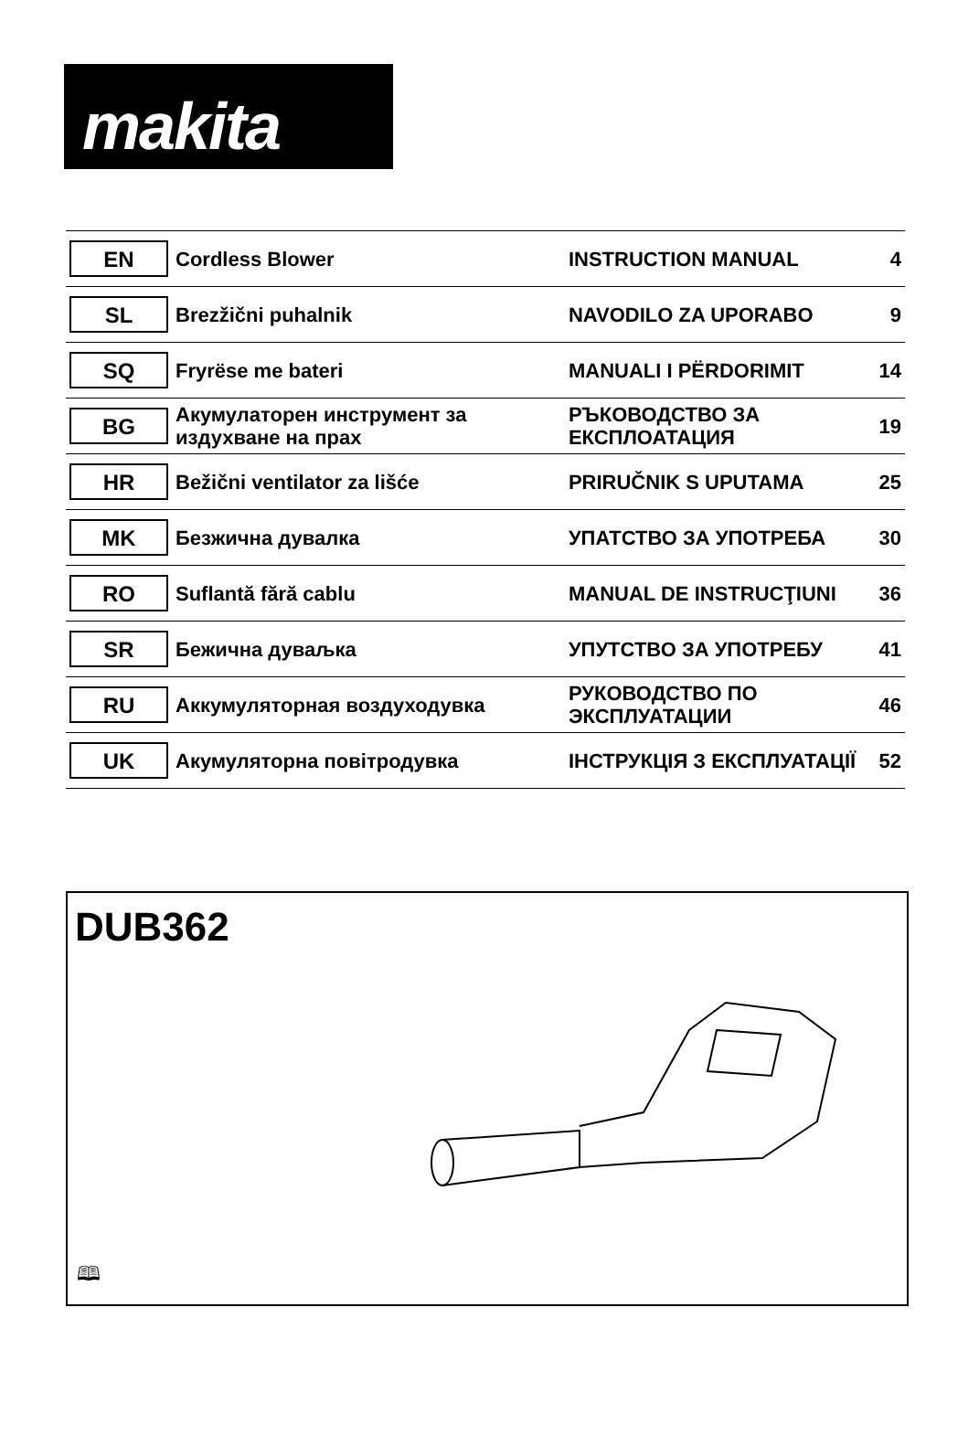makita
| EN | Cordless Blower | INSTRUCTION MANUAL | 4 |
| SL | Brezžični puhalnik | NAVODILO ZA UPORABO | 9 |
| SQ | Fryrëse me bateri | MANUALI I PËRDORIMIT | 14 |
| BG | Акумулаторен инструмент за издухване на прах | РЪКОВОДСТВО ЗА ЕКСПЛОАТАЦИЯ | 19 |
| HR | Bežični ventilator za lišće | PRIRUČNIK S UPUTAMA | 25 |
| MK | Безжична дувалка | УПАТСТВО ЗА УПОТРЕБА | 30 |
| RO | Suflantă fără cablu | MANUAL DE INSTRUCŢIUNI | 36 |
| SR | Бежична дуваљка | УПУТСТВО ЗА УПОТРЕБУ | 41 |
| RU | Аккумуляторная воздуходувка | РУКОВОДСТВО ПО ЭКСПЛУАТАЦИИ | 46 |
| UK | Акумуляторна повітродувка | ІНСТРУКЦІЯ З ЕКСПЛУАТАЦІЇ | 52 |
DUB362
🕮